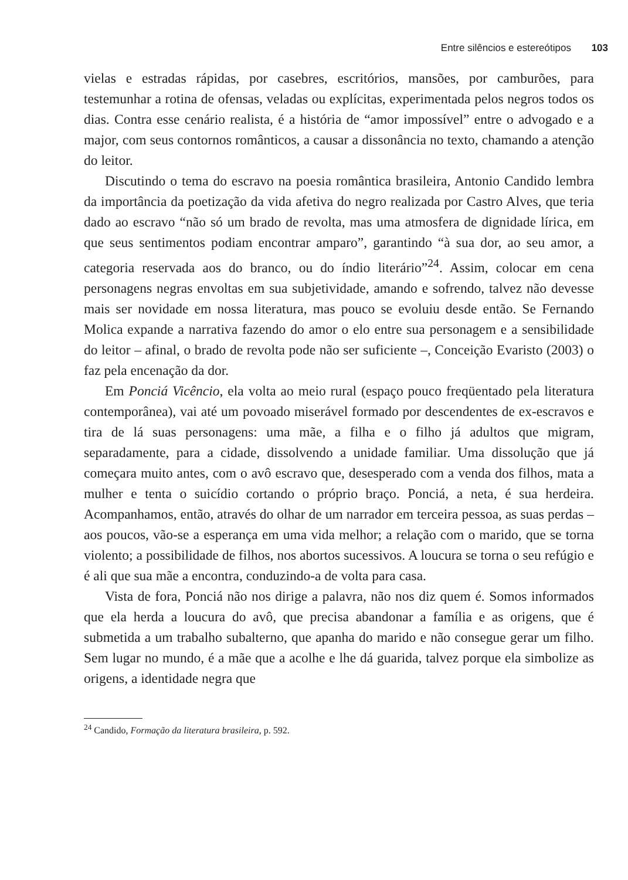Entre silêncios e estereótipos 103
vielas e estradas rápidas, por casebres, escritórios, mansões, por camburões, para testemunhar a rotina de ofensas, veladas ou explícitas, experimentada pelos negros todos os dias. Contra esse cenário realista, é a história de “amor impossível” entre o advogado e a major, com seus contornos românticos, a causar a dissonância no texto, chamando a atenção do leitor.
Discutindo o tema do escravo na poesia romântica brasileira, Antonio Candido lembra da importância da poetização da vida afetiva do negro realizada por Castro Alves, que teria dado ao escravo “não só um brado de revolta, mas uma atmosfera de dignidade lírica, em que seus sentimentos podiam encontrar amparo”, garantindo “à sua dor, ao seu amor, a categoria reservada aos do branco, ou do índio literário”<sup>24</sup>. Assim, colocar em cena personagens negras envoltas em sua subjetividade, amando e sofrendo, talvez não devesse mais ser novidade em nossa literatura, mas pouco se evoluiu desde então. Se Fernando Molica expande a narrativa fazendo do amor o elo entre sua personagem e a sensibilidade do leitor – afinal, o brado de revolta pode não ser suficiente –, Conceição Evaristo (2003) o faz pela encenação da dor.
Em Ponciá Vicêncio, ela volta ao meio rural (espaço pouco freqüentado pela literatura contemporânea), vai até um povoado miserável formado por descendentes de ex-escravos e tira de lá suas personagens: uma mãe, a filha e o filho já adultos que migram, separadamente, para a cidade, dissolvendo a unidade familiar. Uma dissolução que já começara muito antes, com o avô escravo que, desesperado com a venda dos filhos, mata a mulher e tenta o suicídio cortando o próprio braço. Ponciá, a neta, é sua herdeira. Acompanhamos, então, através do olhar de um narrador em terceira pessoa, as suas perdas – aos poucos, vão-se a esperança em uma vida melhor; a relação com o marido, que se torna violento; a possibilidade de filhos, nos abortos sucessivos. A loucura se torna o seu refúgio e é ali que sua mãe a encontra, conduzindo-a de volta para casa.
Vista de fora, Ponciá não nos dirige a palavra, não nos diz quem é. Somos informados que ela herda a loucura do avô, que precisa abandonar a família e as origens, que é submetida a um trabalho subalterno, que apanha do marido e não consegue gerar um filho. Sem lugar no mundo, é a mãe que a acolhe e lhe dá guarida, talvez porque ela simbolize as origens, a identidade negra que
<sup>24</sup> Candido, Formação da literatura brasileira, p. 592.